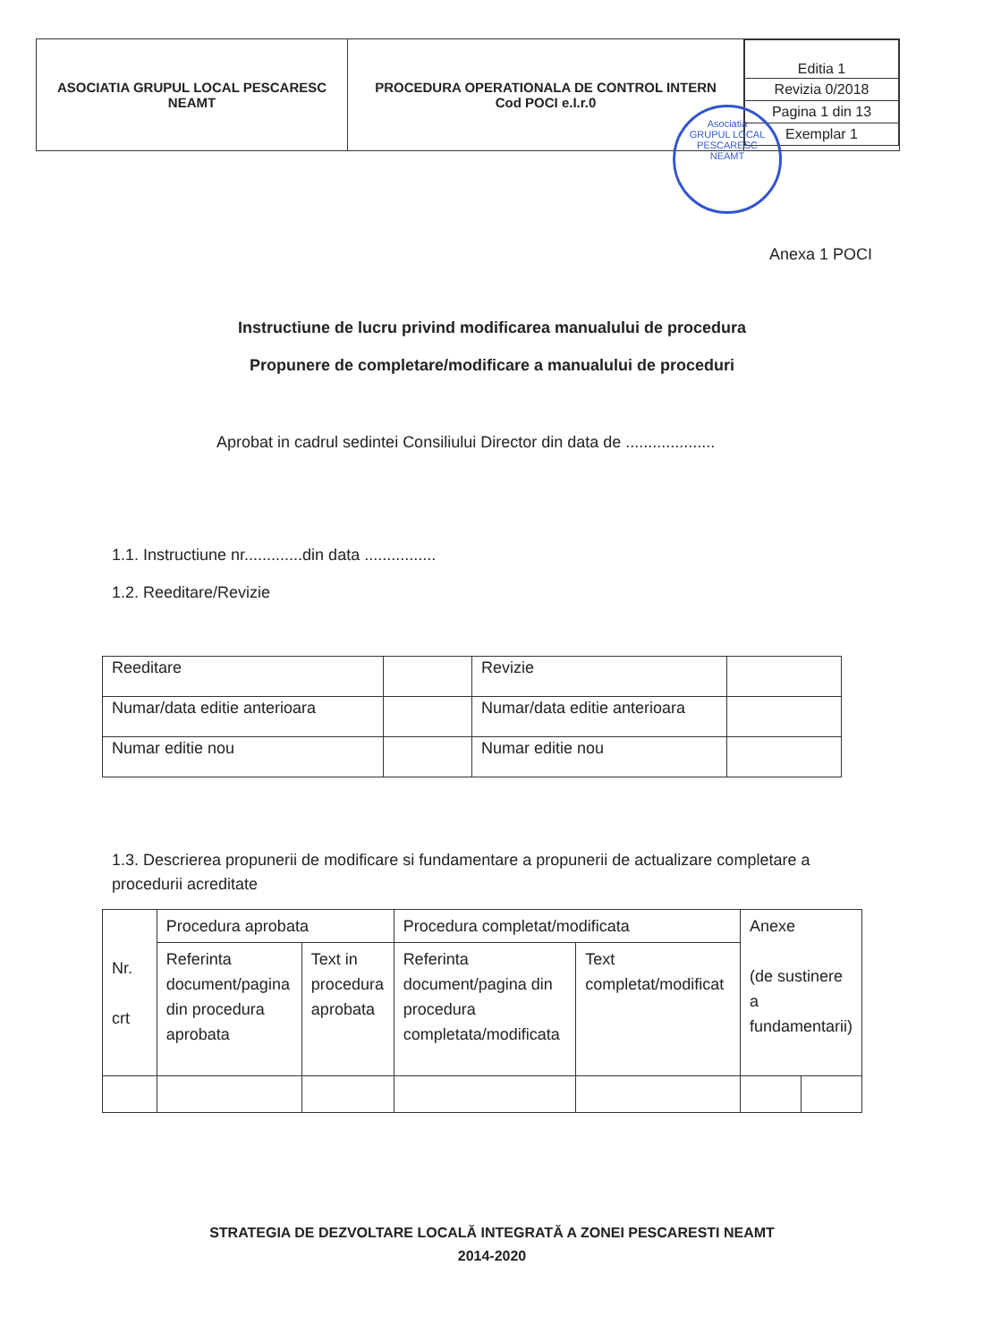| ASOCIATIA GRUPUL LOCAL PESCARESC NEAMT | PROCEDURA OPERATIONALA DE CONTROL INTERN Cod POCI e.I.r.0 | / Editia 1 / / Revizia 0/2018 / / Pagina 1 din 13 / / Exemplar 1 / |
Asociatia
GRUPUL LOCAL
PESCARESC
NEAMT
Anexa 1 POCI
Instructiune de lucru privind modificarea manualului de procedura
Propunere de completare/modificare a manualului de proceduri
Aprobat in cadrul sedintei Consiliului Director din data de ....................
1.1. Instructiune nr.............din data ................
1.2. Reeditare/Revizie
| Reeditare | | Revizie | |
| Numar/data editie anterioara | | Numar/data editie anterioara | |
| Numar editie nou | | Numar editie nou | |
1.3. Descrierea propunerii de modificare si fundamentare a propunerii de actualizare completare a procedurii acreditate
| Nr. crt | Procedura aprobata | | Procedura completat/modificata | | Anexe (de sustinere a fundamentarii) | |
| | Referinta document/pagina din procedura aprobata | Text in procedura aprobata | Referinta document/pagina din procedura completata/modificata | Text completat/modificat | | |
STRATEGIA DE DEZVOLTARE LOCALĂ INTEGRATĂ A ZONEI PESCARESTI NEAMT
2014-2020